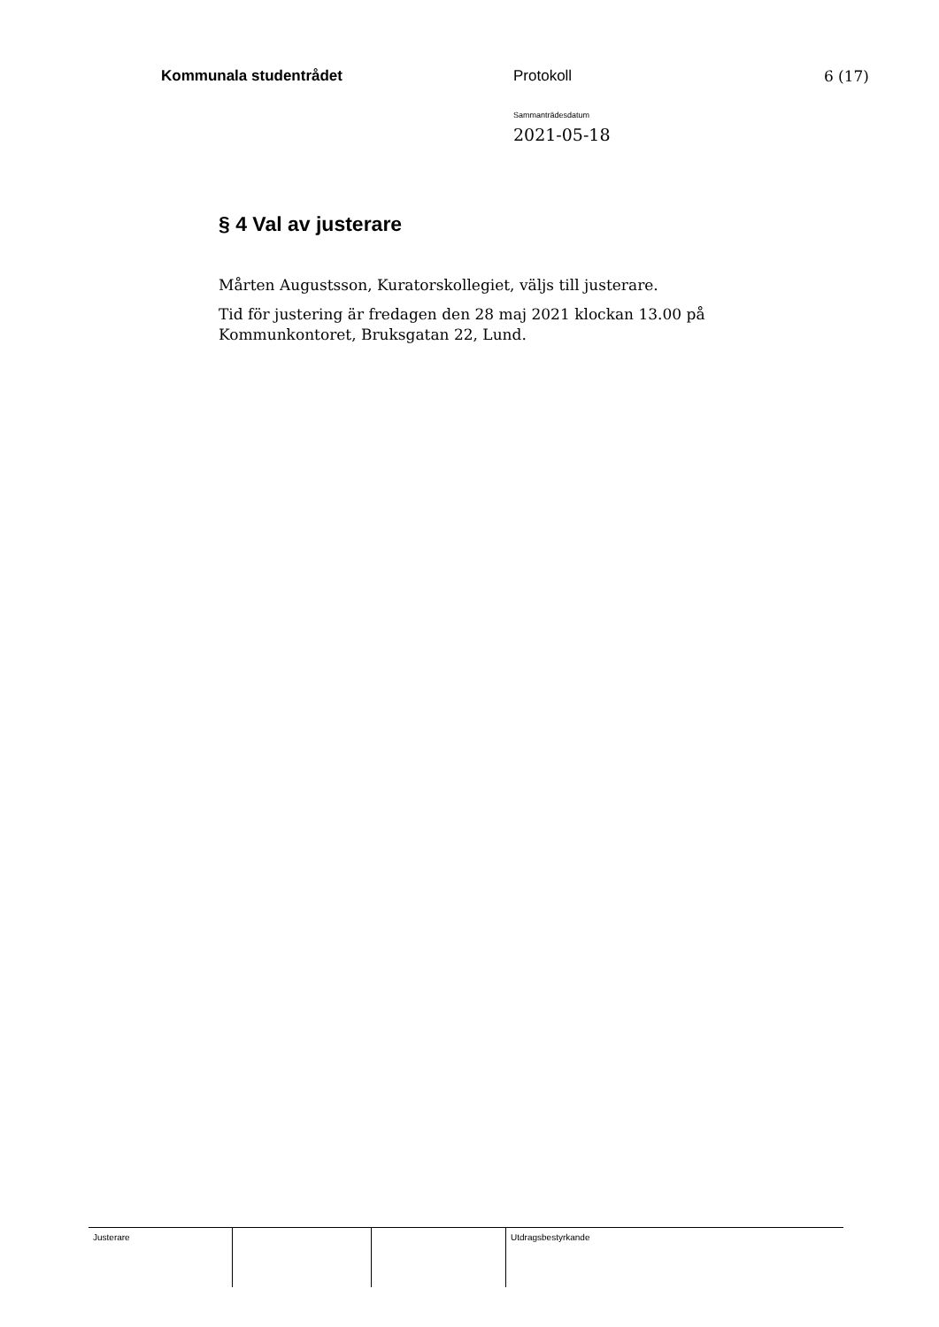Kommunala studentrådet Protokoll 6 (17)
Sammanträdesdatum
2021-05-18
§ 4 Val av justerare
Mårten Augustsson, Kuratorskollegiet, väljs till justerare.
Tid för justering är fredagen den 28 maj 2021 klockan 13.00 på Kommunkontoret, Bruksgatan 22, Lund.
Justerare Utdragsbestyrkande